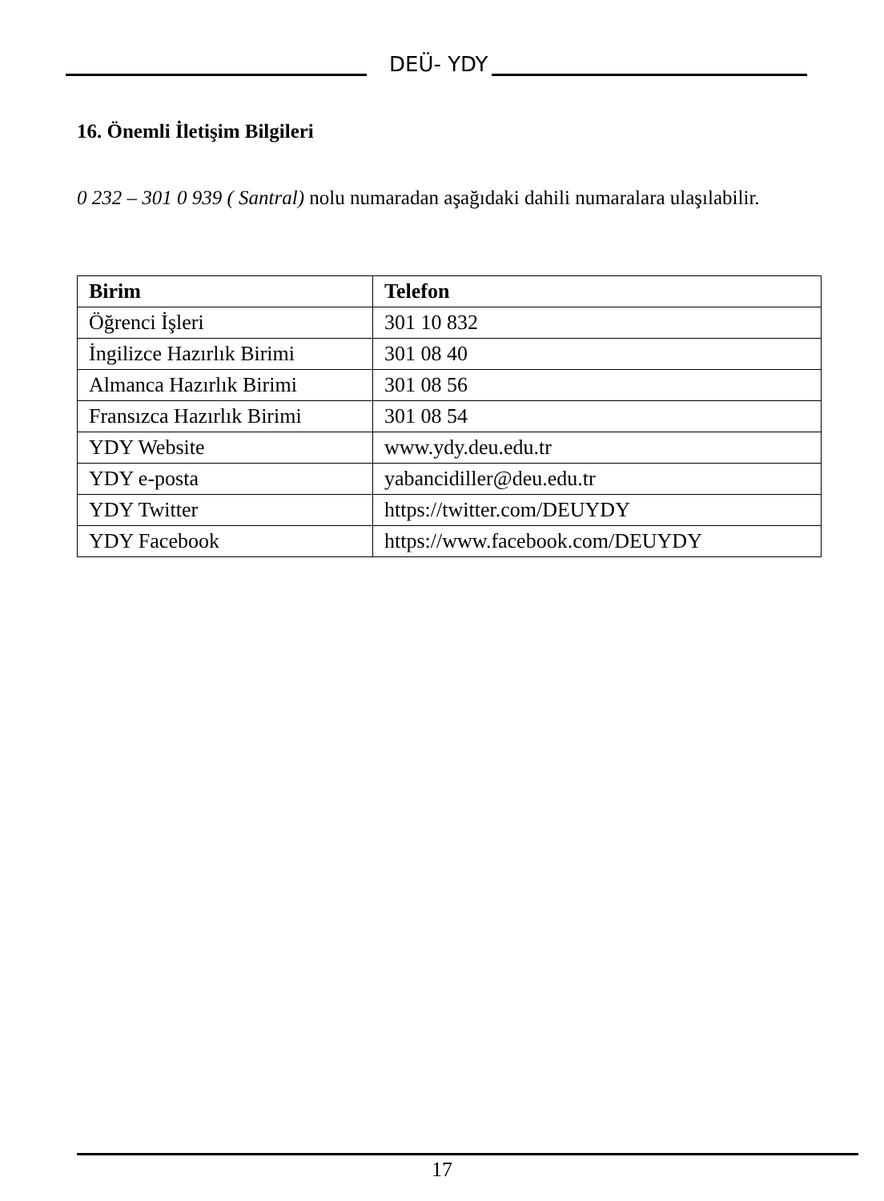DEÜ- YDY
16. Önemli İletişim Bilgileri
0 232 – 301 0 939 ( Santral) nolu numaradan aşağıdaki dahili numaralara ulaşılabilir.
| Birim | Telefon |
| --- | --- |
| Öğrenci İşleri | 301 10 832 |
| İngilizce Hazırlık Birimi | 301 08 40 |
| Almanca Hazırlık Birimi | 301 08 56 |
| Fransızca Hazırlık Birimi | 301 08 54 |
| YDY Website | www.ydy.deu.edu.tr |
| YDY e-posta | yabancidiller@deu.edu.tr |
| YDY Twitter | https://twitter.com/DEUYDY |
| YDY Facebook | https://www.facebook.com/DEUYDY |
17